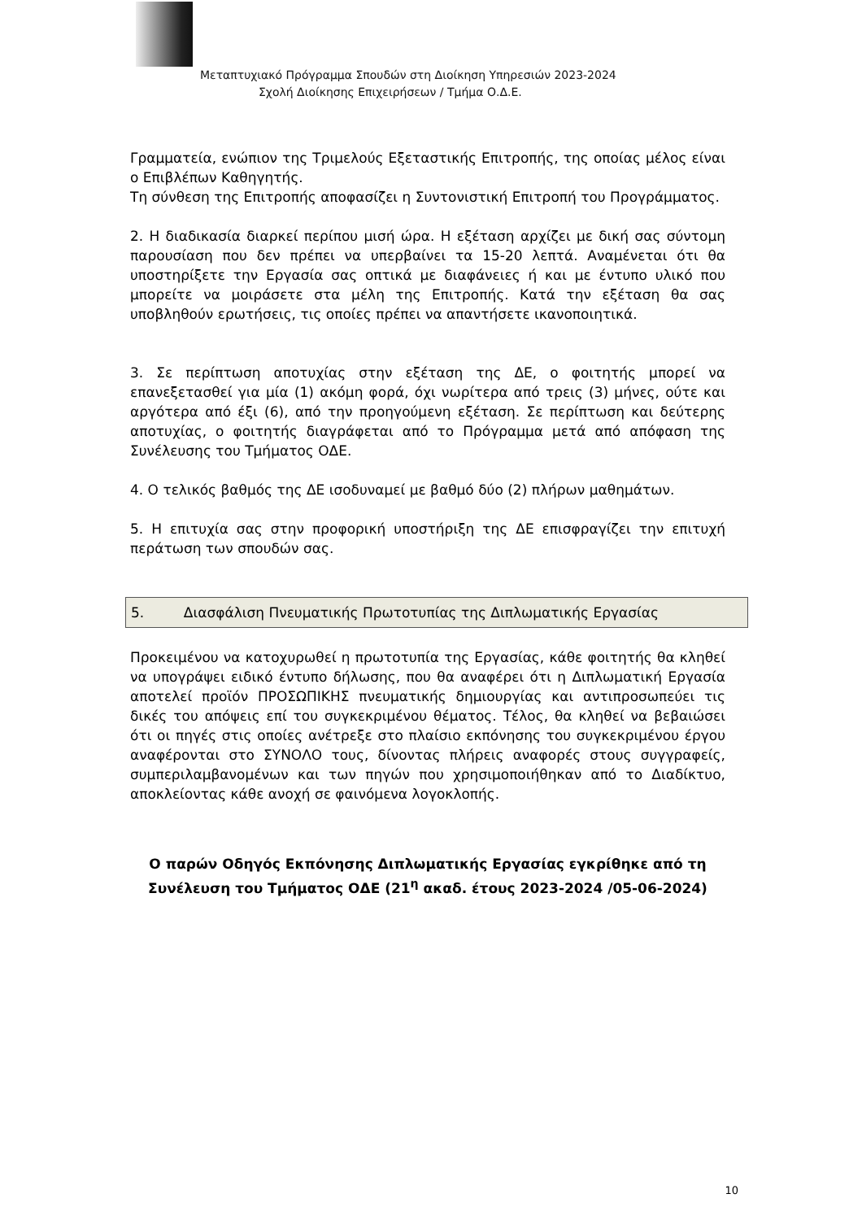Μεταπτυχιακό Πρόγραμμα Σπουδών στη Διοίκηση Υπηρεσιών 2023-2024
Σχολή Διοίκησης Επιχειρήσεων / Τμήμα Ο.Δ.Ε.
Γραμματεία, ενώπιον της Τριμελούς Εξεταστικής Επιτροπής, της οποίας μέλος είναι ο Επιβλέπων Καθηγητής.
Τη σύνθεση της Επιτροπής αποφασίζει η Συντονιστική Επιτροπή του Προγράμματος.
2. Η διαδικασία διαρκεί περίπου μισή ώρα. Η εξέταση αρχίζει με δική σας σύντομη παρουσίαση που δεν πρέπει να υπερβαίνει τα 15-20 λεπτά. Αναμένεται ότι θα υποστηρίξετε την Εργασία σας οπτικά με διαφάνειες ή και με έντυπο υλικό που μπορείτε να μοιράσετε στα μέλη της Επιτροπής. Κατά την εξέταση θα σας υποβληθούν ερωτήσεις, τις οποίες πρέπει να απαντήσετε ικανοποιητικά.
3. Σε περίπτωση αποτυχίας στην εξέταση της ΔΕ, ο φοιτητής μπορεί να επανεξετασθεί για μία (1) ακόμη φορά, όχι νωρίτερα από τρεις (3) μήνες, ούτε και αργότερα από έξι (6), από την προηγούμενη εξέταση. Σε περίπτωση και δεύτερης αποτυχίας, ο φοιτητής διαγράφεται από το Πρόγραμμα μετά από απόφαση της Συνέλευσης του Τμήματος ΟΔΕ.
4. Ο τελικός βαθμός της ΔΕ ισοδυναμεί με βαθμό δύο (2) πλήρων μαθημάτων.
5. Η επιτυχία σας στην προφορική υποστήριξη της ΔΕ επισφραγίζει την επιτυχή περάτωση των σπουδών σας.
5. Διασφάλιση Πνευματικής Πρωτοτυπίας της Διπλωματικής Εργασίας
Προκειμένου να κατοχυρωθεί η πρωτοτυπία της Εργασίας, κάθε φοιτητής θα κληθεί να υπογράψει ειδικό έντυπο δήλωσης, που θα αναφέρει ότι η Διπλωματική Εργασία αποτελεί προϊόν ΠΡΟΣΩΠΙΚΗΣ πνευματικής δημιουργίας και αντιπροσωπεύει τις δικές του απόψεις επί του συγκεκριμένου θέματος. Τέλος, θα κληθεί να βεβαιώσει ότι οι πηγές στις οποίες ανέτρεξε στο πλαίσιο εκπόνησης του συγκεκριμένου έργου αναφέρονται στο ΣΥΝΟΛΟ τους, δίνοντας πλήρεις αναφορές στους συγγραφείς, συμπεριλαμβανομένων και των πηγών που χρησιμοποιήθηκαν από το Διαδίκτυο, αποκλείοντας κάθε ανοχή σε φαινόμενα λογοκλοπής.
Ο παρών Οδηγός Εκπόνησης Διπλωματικής Εργασίας εγκρίθηκε από τη Συνέλευση του Τμήματος ΟΔΕ (21<sup>η</sup> ακαδ. έτους 2023-2024 /05-06-2024)
10